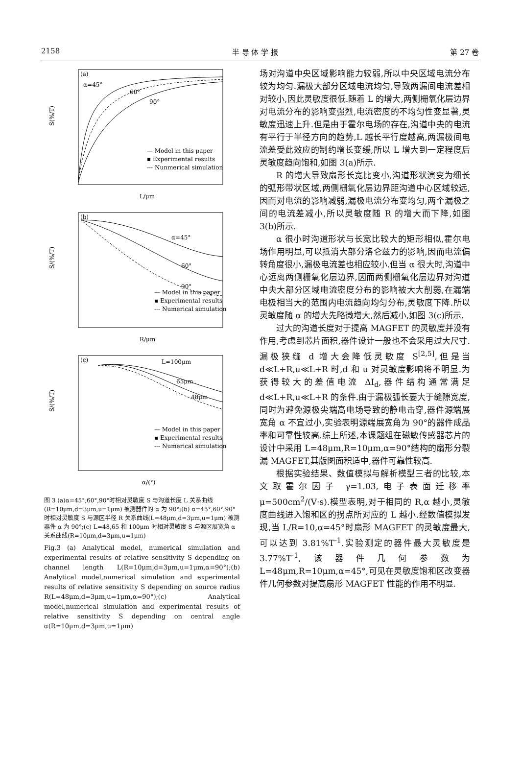2158 半 导 体 学 报 第 27 卷
(a)
α=45°
60°
90°
— Model in this paper
▪ Experimental results
--- Nunmerical simulation
S(%/T)
L/μm
(b)
α=45°
60°
90°
— Model in this paper
▪ Experimental results
--- Numerical simulation
S/(%/T)
R/μm
(c)
L=100μm
65μm
48μm
— Model in this paper
▪ Experimental results
--- Numerical simulation
S/(%/T)
α/(°)
图 3 (a)α=45°,60°,90°时相对灵敏度 S 与沟道长度 L 关系曲线(R=10μm,d=3μm,u=1μm) 被测器件的 α 为 90°;(b) α=45°,60°,90°时相对灵敏度 S 与源区半径 R 关系曲线(L=48μm,d=3μm,u=1μm) 被测器件 α 为 90°;(c) L=48,65 和 100μm 时相对灵敏度 S 与源区展宽角 α 关系曲线(R=10μm,d=3μm,u=1μm)
Fig.3 (a) Analytical model, numerical simulation and experimental results of relative sensitivity S depending on channel length L(R=10μm,d=3μm,u=1μm,α=90°);(b) Analytical model,numerical simulation and experimental results of relative sensitivity S depending on source radius R(L=48μm,d=3μm,u=1μm,α=90°);(c) Analytical model,numerical simulation and experimental results of relative sensitivity S depending on central angle α(R=10μm,d=3μm,u=1μm)
场对沟道中央区域影响能力较弱,所以中央区域电流分布较为均匀.漏极大部分区域电流均匀,导致两漏间电流差相对较小,因此灵敏度很低.随着 L 的增大,两侧栅氧化层边界对电流分布的影响变强烈,电流密度的不均匀性变显著,灵敏度迅速上升.但是由于霍尔电场的存在,沟道中央的电流有平行于半径方向的趋势,L 越长平行度越高,两漏极间电流差受此效应的制约增长变缓,所以 L 增大到一定程度后灵敏度趋向饱和,如图 3(a)所示.
R 的增大导致扇形长宽比变小,沟道形状演变为细长的弧形带状区域,两侧栅氧化层边界距沟道中心区域较远,因而对电流的影响减弱,漏极电流分布变均匀,两个漏极之间的电流差减小,所以灵敏度随 R 的增大而下降,如图 3(b)所示.
α 很小时沟道形状与长宽比较大的矩形相似,霍尔电场作用明显,可以抵消大部分洛仑兹力的影响,因而电流偏转角度很小,漏极电流差也相应较小.但当 α 很大时,沟道中心远离两侧栅氧化层边界,因而两侧栅氧化层边界对沟道中央大部分区域电流密度分布的影响被大大削弱,在漏端电极相当大的范围内电流趋向均匀分布,灵敏度下降.所以灵敏度随 α 的增大先略微增大,然后减小,如图 3(c)所示.
过大的沟道长度对于提高 MAGFET 的灵敏度并没有作用,考虑到芯片面积,器件设计一般也不会采用过大尺寸.漏极狭缝 d 增大会降低灵敏度 S<sup>[2,5]</sup>,但是当 d≪L+R,u≪L+R 时,d 和 u 对灵敏度影响将不明显.为获得较大的差值电流 ΔI<sub>d</sub>,器件结构通常满足 d≪L+R,u≪L+R 的条件.由于漏极弧长要大于缝隙宽度,同时为避免源极尖端高电场导致的静电击穿,器件源端展宽角 α 不宜过小,实验表明源端展宽角为 90°的器件成品率和可靠性较高.综上所述,本课题组在磁敏传感器芯片的设计中采用 L=48μm,R=10μm,α=90°结构的扇形分裂漏 MAGFET,其版图面积适中,器件可靠性较高.
根据实验结果、数值模拟与解析模型三者的比较,本文取霍尔因子 γ=1.03,电子表面迁移率 μ=500cm<sup>2</sup>/(V·s).模型表明,对于相同的 R,α 越小,灵敏度曲线进入饱和区的拐点所对应的 L 越小.经数值模拟发现,当 L/R=10,α=45°时扇形 MAGFET 的灵敏度最大,可以达到 3.81%T<sup>-1</sup>.实验测定的器件最大灵敏度是 3.77%T<sup>-1</sup>,该器件几何参数为 L=48μm,R=10μm,α=45°,可见在灵敏度饱和区改变器件几何参数对提高扇形 MAGFET 性能的作用不明显.